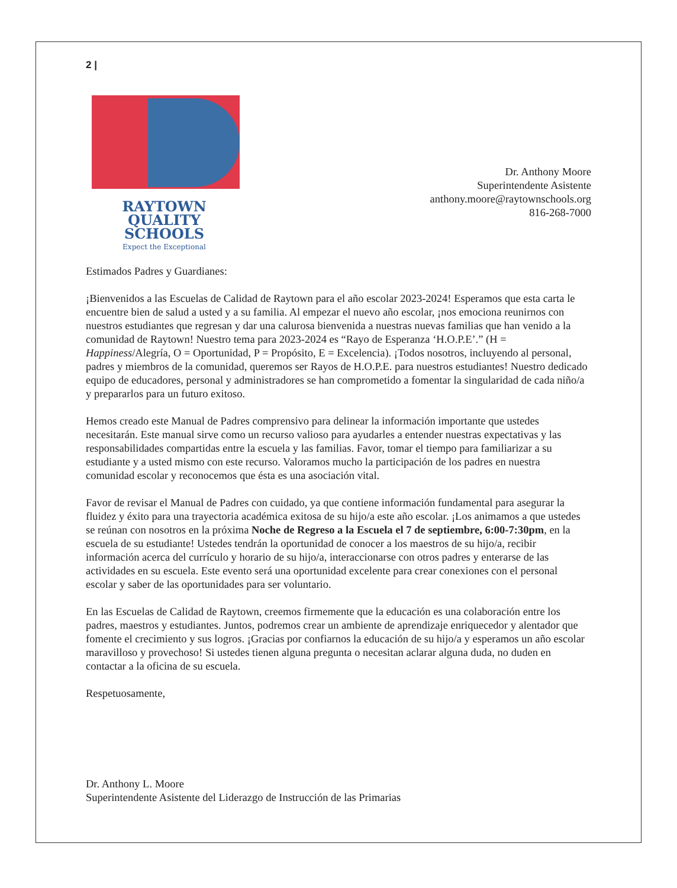2 |
RAYTOWN
QUALITY
SCHOOLS
Expect the Exceptional
Dr. Anthony Moore
Superintendente Asistente
anthony.moore@raytownschools.org
816-268-7000
Estimados Padres y Guardianes:
¡Bienvenidos a las Escuelas de Calidad de Raytown para el año escolar 2023-2024! Esperamos que esta carta le encuentre bien de salud a usted y a su familia. Al empezar el nuevo año escolar, ¡nos emociona reunirnos con nuestros estudiantes que regresan y dar una calurosa bienvenida a nuestras nuevas familias que han venido a la comunidad de Raytown! Nuestro tema para 2023-2024 es “Rayo de Esperanza ‘H.O.P.E’.” (H = Happiness/Alegría, O = Oportunidad, P = Propósito, E = Excelencia). ¡Todos nosotros, incluyendo al personal, padres y miembros de la comunidad, queremos ser Rayos de H.O.P.E. para nuestros estudiantes! Nuestro dedicado equipo de educadores, personal y administradores se han comprometido a fomentar la singularidad de cada niño/a y prepararlos para un futuro exitoso.
Hemos creado este Manual de Padres comprensivo para delinear la información importante que ustedes necesitarán. Este manual sirve como un recurso valioso para ayudarles a entender nuestras expectativas y las responsabilidades compartidas entre la escuela y las familias. Favor, tomar el tiempo para familiarizar a su estudiante y a usted mismo con este recurso. Valoramos mucho la participación de los padres en nuestra comunidad escolar y reconocemos que ésta es una asociación vital.
Favor de revisar el Manual de Padres con cuidado, ya que contiene información fundamental para asegurar la fluidez y éxito para una trayectoria académica exitosa de su hijo/a este año escolar. ¡Los animamos a que ustedes se reúnan con nosotros en la próxima Noche de Regreso a la Escuela el 7 de septiembre, 6:00-7:30pm, en la escuela de su estudiante! Ustedes tendrán la oportunidad de conocer a los maestros de su hijo/a, recibir información acerca del currículo y horario de su hijo/a, interaccionarse con otros padres y enterarse de las actividades en su escuela. Este evento será una oportunidad excelente para crear conexiones con el personal escolar y saber de las oportunidades para ser voluntario.
En las Escuelas de Calidad de Raytown, creemos firmemente que la educación es una colaboración entre los padres, maestros y estudiantes. Juntos, podremos crear un ambiente de aprendizaje enriquecedor y alentador que fomente el crecimiento y sus logros. ¡Gracias por confiarnos la educación de su hijo/a y esperamos un año escolar maravilloso y provechoso! Si ustedes tienen alguna pregunta o necesitan aclarar alguna duda, no duden en contactar a la oficina de su escuela.
Respetuosamente,
Dr. Anthony L. Moore
Superintendente Asistente del Liderazgo de Instrucción de las Primarias